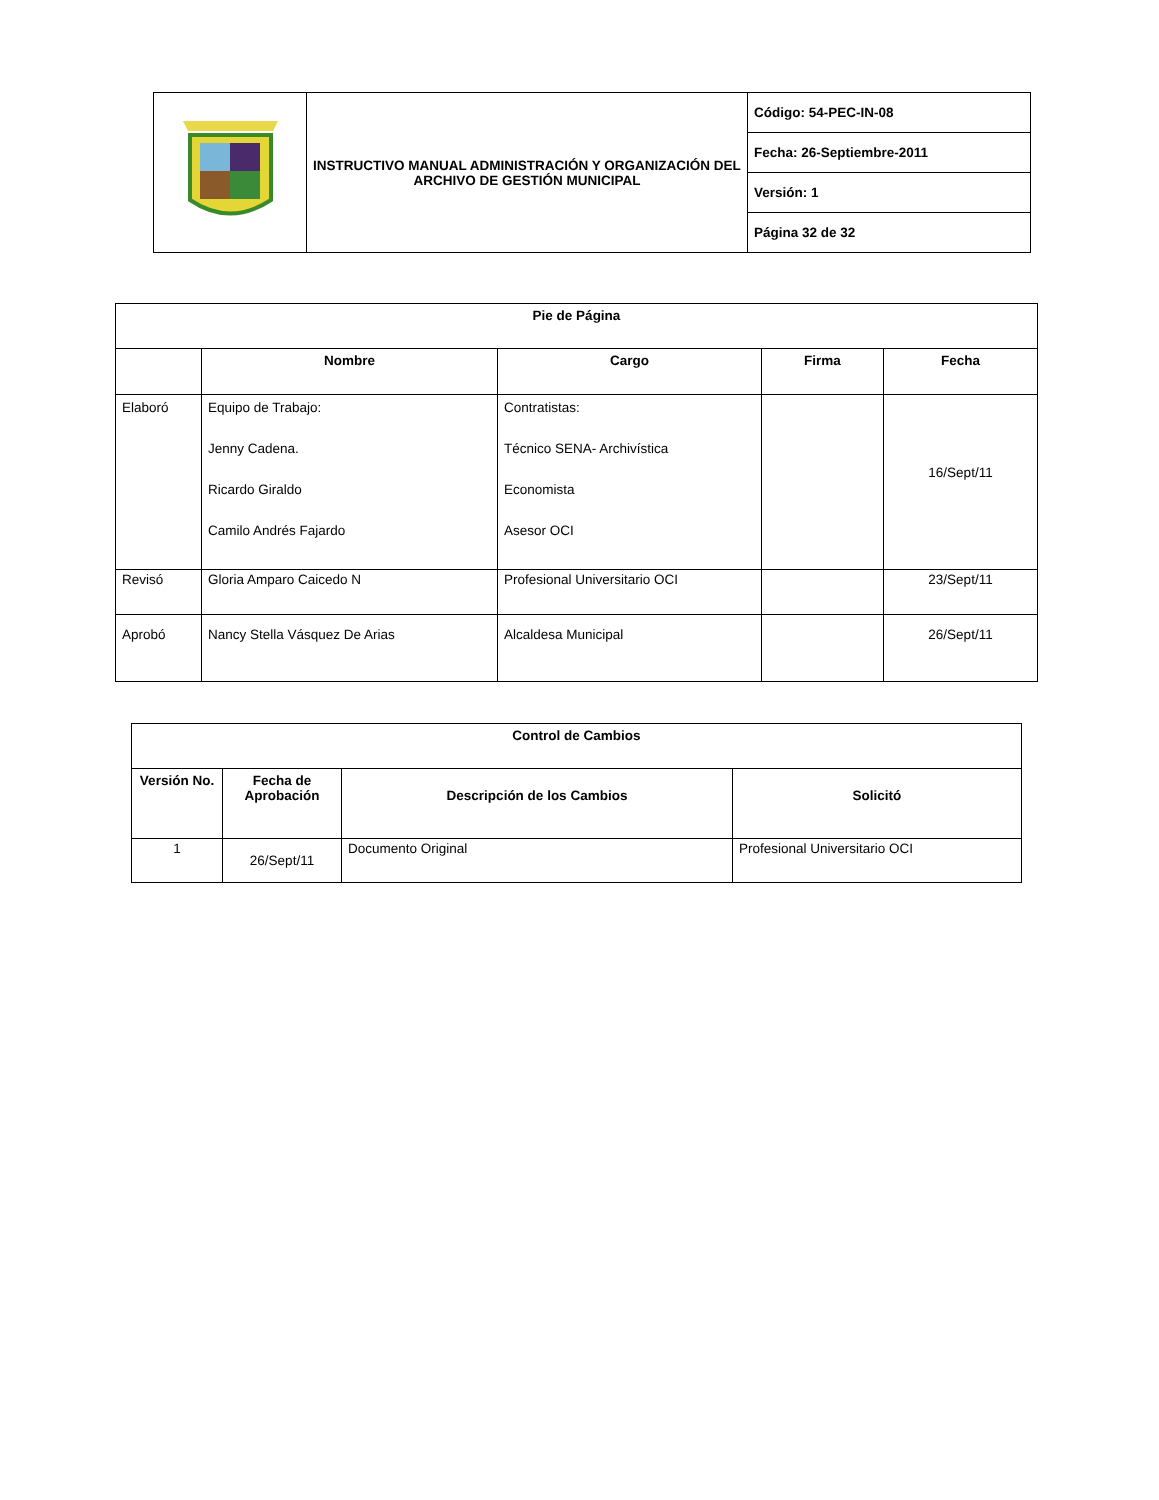| | INSTRUCTIVO MANUAL ADMINISTRACIÓN Y ORGANIZACIÓN DEL ARCHIVO DE GESTIÓN MUNICIPAL | Código: 54-PEC-IN-08 |
| | | Fecha: 26-Septiembre-2011 |
| | | Versión: 1 |
| | | Página 32 de 32 |
| Pie de Página | | | | |
| --- | --- | --- | --- | --- |
| | Nombre | Cargo | Firma | Fecha |
| Elaboró | Equipo de Trabajo: Jenny Cadena. Ricardo Giraldo Camilo Andrés Fajardo | Contratistas: Técnico SENA- Archivística Economista Asesor OCI | | 16/Sept/11 |
| Revisó | Gloria Amparo Caicedo N | Profesional Universitario OCI | | 23/Sept/11 |
| Aprobó | Nancy Stella Vásquez De Arias | Alcaldesa Municipal | | 26/Sept/11 |
| Control de Cambios | | | |
| --- | --- | --- | --- |
| Versión No. | Fecha de Aprobación | Descripción de los Cambios | Solicitó |
| 1 | 26/Sept/11 | Documento Original | Profesional Universitario OCI |